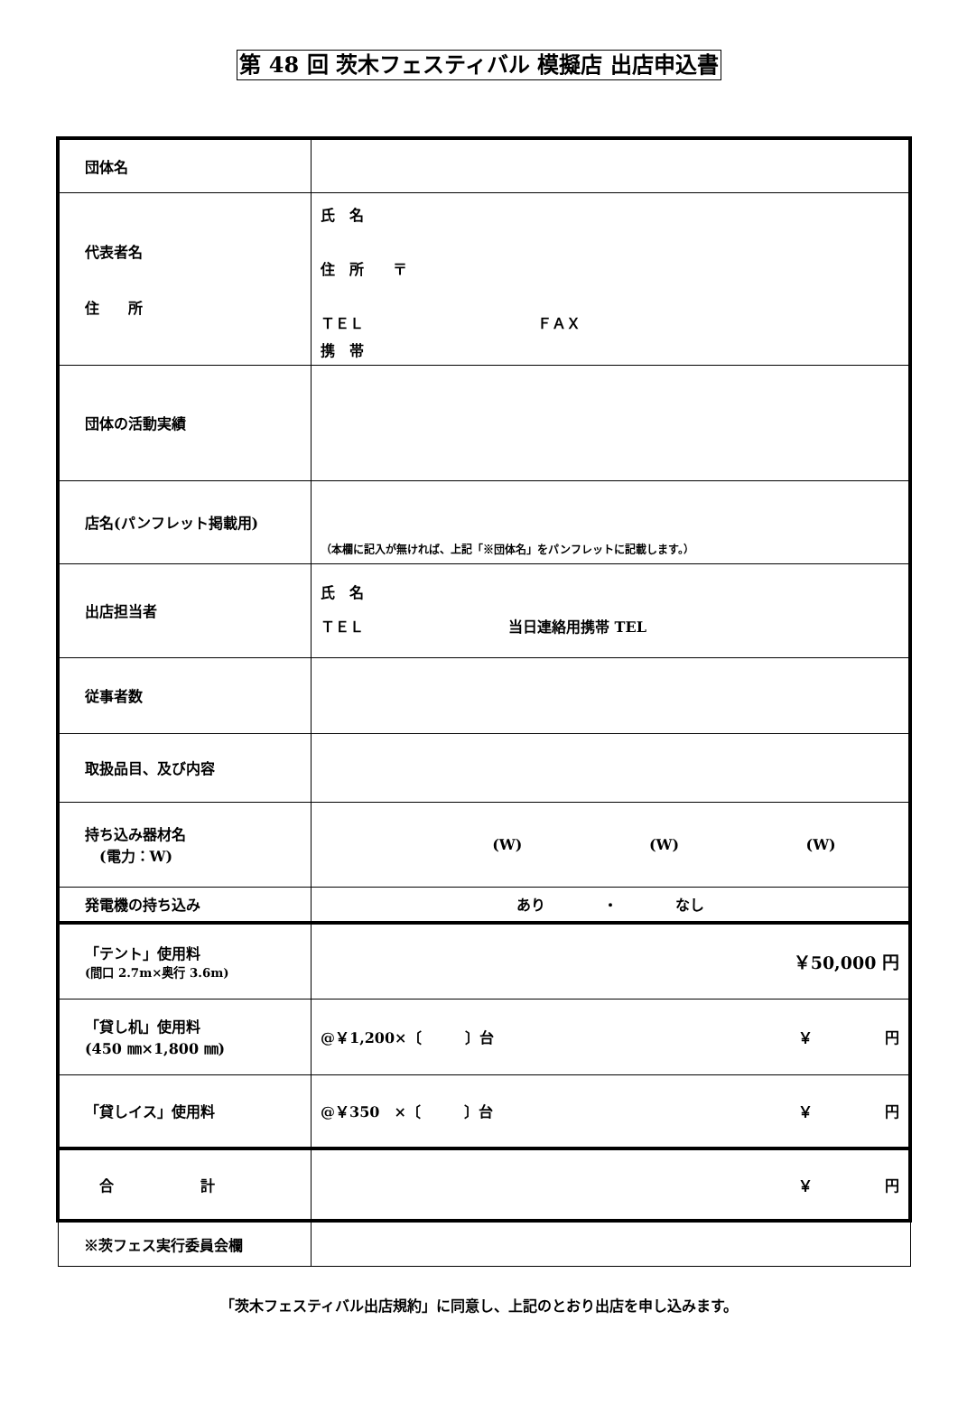第 48 回 茨木フェスティバル 模擬店 出店申込書
| 団体名 | |
| 代表者名 住 所 | 氏 名 住 所 〒 ＴＥＬ ＦＡＸ 携 帯 |
| 団体の活動実績 | |
| 店名(パンフレット掲載用) | （本欄に記入が無ければ、上記「※団体名」をパンフレットに記載します。） |
| 出店担当者 | 氏 名 ＴＥＬ 当日連絡用携帯 TEL |
| 従事者数 | |
| 取扱品目、及び内容 | |
| 持ち込み器材名 (電力：W) | (W) (W) (W) |
| 発電機の持ち込み | あり ・ なし |
| 「テント」使用料 (間口 2.7m×奥行 3.6m) | ￥50,000 円 |
| 「貸し机」使用料 (450 ㎜×1,800 ㎜) | @￥1,200×〔 〕台 ￥ 円 |
| 「貸しイス」使用料 | @￥350 ×〔 〕台 ￥ 円 |
| 合 計 | ￥ 円 |
| ※茨フェス実行委員会欄 | |
「茨木フェスティバル出店規約」に同意し、上記のとおり出店を申し込みます。